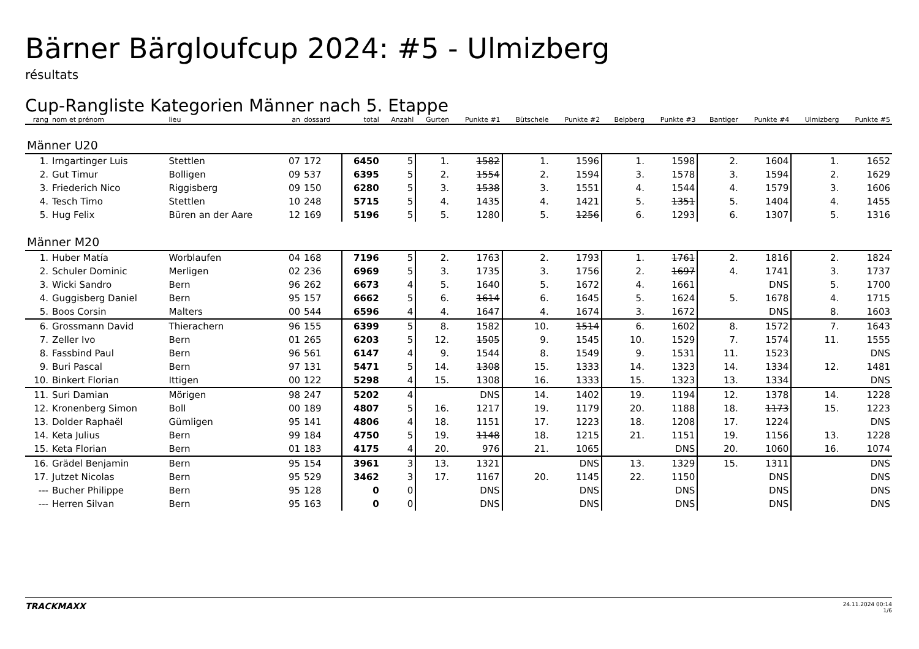Bärner Bärgloufcup 2024: #5 - Ulmizberg
résultats
Cup-Rangliste Kategorien Männer nach 5. Etappe
| rang | nom et prénom | lieu | an | dossard | total | Anzahl | Gurten | Punkte #1 | Bütschele | Punkte #2 | Belpberg | Punkte #3 | Bantiger | Punkte #4 | Ulmizberg | Punkte #5 |
| --- | --- | --- | --- | --- | --- | --- | --- | --- | --- | --- | --- | --- | --- | --- | --- | --- |
| Männer U20 | | | | | | | | | | | | | | | | |
| 1. | Irngartinger Luis | Stettlen | 07 | 172 | 6450 | 5 | 1. | 1582 | 1. | 1596 | 1. | 1598 | 2. | 1604 | 1. | 1652 |
| 2. | Gut Timur | Bolligen | 09 | 537 | 6395 | 5 | 2. | 1554 | 2. | 1594 | 3. | 1578 | 3. | 1594 | 2. | 1629 |
| 3. | Friederich Nico | Riggisberg | 09 | 150 | 6280 | 5 | 3. | 1538 | 3. | 1551 | 4. | 1544 | 4. | 1579 | 3. | 1606 |
| 4. | Tesch Timo | Stettlen | 10 | 248 | 5715 | 5 | 4. | 1435 | 4. | 1421 | 5. | 1351 | 5. | 1404 | 4. | 1455 |
| 5. | Hug Felix | Büren an der Aare | 12 | 169 | 5196 | 5 | 5. | 1280 | 5. | 1256 | 6. | 1293 | 6. | 1307 | 5. | 1316 |
| Männer M20 | | | | | | | | | | | | | | | | |
| 1. | Huber Matía | Worblaufen | 04 | 168 | 7196 | 5 | 2. | 1763 | 2. | 1793 | 1. | 1761 | 2. | 1816 | 2. | 1824 |
| 2. | Schuler Dominic | Merligen | 02 | 236 | 6969 | 5 | 3. | 1735 | 3. | 1756 | 2. | 1697 | 4. | 1741 | 3. | 1737 |
| 3. | Wicki Sandro | Bern | 96 | 262 | 6673 | 4 | 5. | 1640 | 5. | 1672 | 4. | 1661 | | DNS | 5. | 1700 |
| 4. | Guggisberg Daniel | Bern | 95 | 157 | 6662 | 5 | 6. | 1614 | 6. | 1645 | 5. | 1624 | 5. | 1678 | 4. | 1715 |
| 5. | Boos Corsin | Malters | 00 | 544 | 6596 | 4 | 4. | 1647 | 4. | 1674 | 3. | 1672 | | DNS | 8. | 1603 |
| 6. | Grossmann David | Thierachern | 96 | 155 | 6399 | 5 | 8. | 1582 | 10. | 1514 | 6. | 1602 | 8. | 1572 | 7. | 1643 |
| 7. | Zeller Ivo | Bern | 01 | 265 | 6203 | 5 | 12. | 1505 | 9. | 1545 | 10. | 1529 | 7. | 1574 | 11. | 1555 |
| 8. | Fassbind Paul | Bern | 96 | 561 | 6147 | 4 | 9. | 1544 | 8. | 1549 | 9. | 1531 | 11. | 1523 | | DNS |
| 9. | Buri Pascal | Bern | 97 | 131 | 5471 | 5 | 14. | 1308 | 15. | 1333 | 14. | 1323 | 14. | 1334 | 12. | 1481 |
| 10. | Binkert Florian | Ittigen | 00 | 122 | 5298 | 4 | 15. | 1308 | 16. | 1333 | 15. | 1323 | 13. | 1334 | | DNS |
| 11. | Suri Damian | Mörigen | 98 | 247 | 5202 | 4 | | DNS | 14. | 1402 | 19. | 1194 | 12. | 1378 | 14. | 1228 |
| 12. | Kronenberg Simon | Boll | 00 | 189 | 4807 | 5 | 16. | 1217 | 19. | 1179 | 20. | 1188 | 18. | 1173 | 15. | 1223 |
| 13. | Dolder Raphaël | Gümligen | 95 | 141 | 4806 | 4 | 18. | 1151 | 17. | 1223 | 18. | 1208 | 17. | 1224 | | DNS |
| 14. | Keta Julius | Bern | 99 | 184 | 4750 | 5 | 19. | 1148 | 18. | 1215 | 21. | 1151 | 19. | 1156 | 13. | 1228 |
| 15. | Keta Florian | Bern | 01 | 183 | 4175 | 4 | 20. | 976 | 21. | 1065 | | DNS | 20. | 1060 | 16. | 1074 |
| 16. | Grädel Benjamin | Bern | 95 | 154 | 3961 | 3 | 13. | 1321 | | DNS | 13. | 1329 | 15. | 1311 | | DNS |
| 17. | Jutzet Nicolas | Bern | 95 | 529 | 3462 | 3 | 17. | 1167 | 20. | 1145 | 22. | 1150 | | DNS | | DNS |
| --- | Bucher Philippe | Bern | 95 | 128 | 0 | 0 | | DNS | | DNS | | DNS | | DNS | | DNS |
| --- | Herren Silvan | Bern | 95 | 163 | 0 | 0 | | DNS | | DNS | | DNS | | DNS | | DNS |
TRACKMAXX
24.11.2024 00:14
1/6